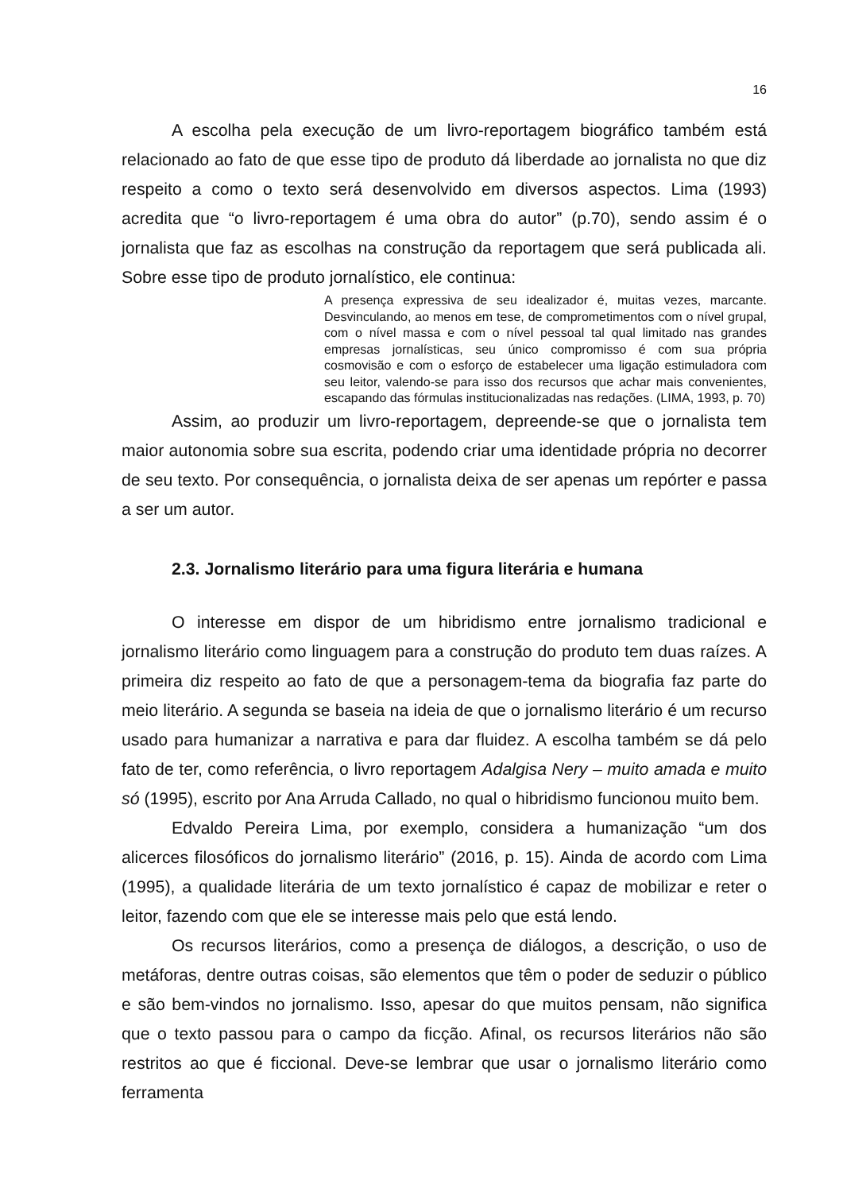16
A escolha pela execução de um livro-reportagem biográfico também está relacionado ao fato de que esse tipo de produto dá liberdade ao jornalista no que diz respeito a como o texto será desenvolvido em diversos aspectos. Lima (1993) acredita que “o livro-reportagem é uma obra do autor” (p.70), sendo assim é o jornalista que faz as escolhas na construção da reportagem que será publicada ali. Sobre esse tipo de produto jornalístico, ele continua:
A presença expressiva de seu idealizador é, muitas vezes, marcante. Desvinculando, ao menos em tese, de comprometimentos com o nível grupal, com o nível massa e com o nível pessoal tal qual limitado nas grandes empresas jornalísticas, seu único compromisso é com sua própria cosmovisão e com o esforço de estabelecer uma ligação estimuladora com seu leitor, valendo-se para isso dos recursos que achar mais convenientes, escapando das fórmulas institucionalizadas nas redações. (LIMA, 1993, p. 70)
Assim, ao produzir um livro-reportagem, depreende-se que o jornalista tem maior autonomia sobre sua escrita, podendo criar uma identidade própria no decorrer de seu texto. Por consequência, o jornalista deixa de ser apenas um repórter e passa a ser um autor.
2.3. Jornalismo literário para uma figura literária e humana
O interesse em dispor de um hibridismo entre jornalismo tradicional e jornalismo literário como linguagem para a construção do produto tem duas raízes. A primeira diz respeito ao fato de que a personagem-tema da biografia faz parte do meio literário. A segunda se baseia na ideia de que o jornalismo literário é um recurso usado para humanizar a narrativa e para dar fluidez. A escolha também se dá pelo fato de ter, como referência, o livro reportagem Adalgisa Nery – muito amada e muito só (1995), escrito por Ana Arruda Callado, no qual o hibridismo funcionou muito bem.
Edvaldo Pereira Lima, por exemplo, considera a humanização “um dos alicerces filosóficos do jornalismo literário” (2016, p. 15). Ainda de acordo com Lima (1995), a qualidade literária de um texto jornalístico é capaz de mobilizar e reter o leitor, fazendo com que ele se interesse mais pelo que está lendo.
Os recursos literários, como a presença de diálogos, a descrição, o uso de metáforas, dentre outras coisas, são elementos que têm o poder de seduzir o público e são bem-vindos no jornalismo. Isso, apesar do que muitos pensam, não significa que o texto passou para o campo da ficção. Afinal, os recursos literários não são restritos ao que é ficcional. Deve-se lembrar que usar o jornalismo literário como ferramenta